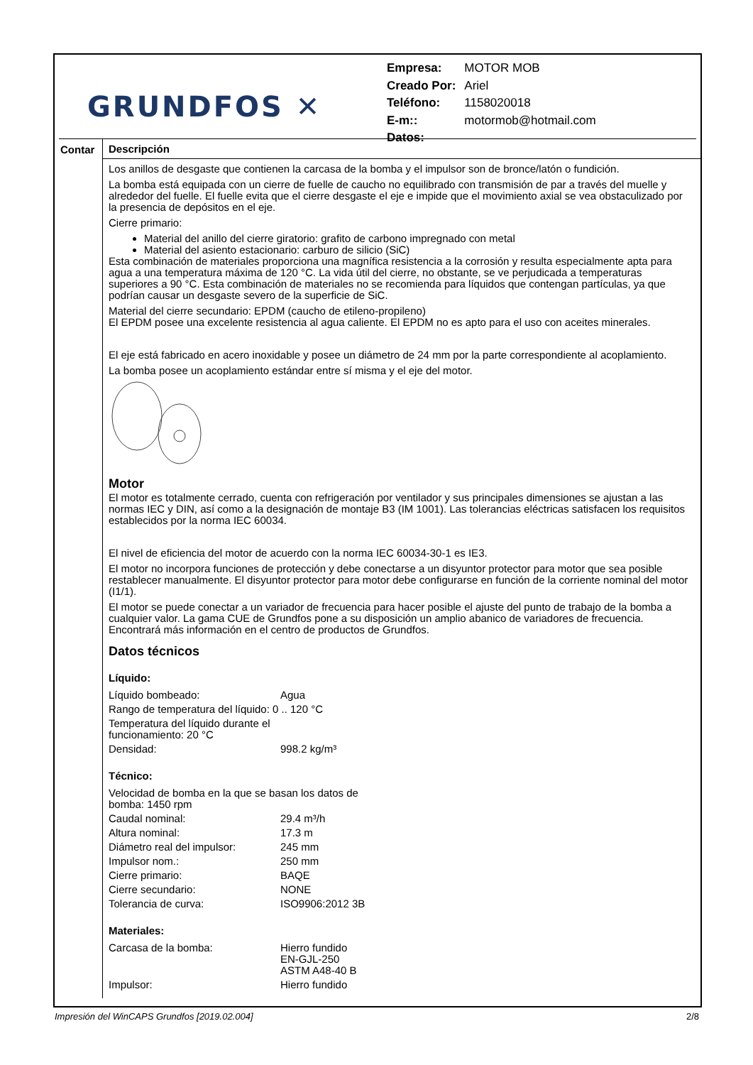GRUNDFOS ✕
| Empresa: | MOTOR MOB |
| Creado Por: | Ariel |
| Teléfono: | 1158020018 |
| E-m:: | motormob@hotmail.com |
| Datos: | |
Contar
Descripción
Los anillos de desgaste que contienen la carcasa de la bomba y el impulsor son de bronce/latón o fundición.
La bomba está equipada con un cierre de fuelle de caucho no equilibrado con transmisión de par a través del muelle y alrededor del fuelle. El fuelle evita que el cierre desgaste el eje e impide que el movimiento axial se vea obstaculizado por la presencia de depósitos en el eje.
Cierre primario:
Material del anillo del cierre giratorio: grafito de carbono impregnado con metal
Material del asiento estacionario: carburo de silicio (SiC)
Esta combinación de materiales proporciona una magnífica resistencia a la corrosión y resulta especialmente apta para agua a una temperatura máxima de 120 °C. La vida útil del cierre, no obstante, se ve perjudicada a temperaturas superiores a 90 °C. Esta combinación de materiales no se recomienda para líquidos que contengan partículas, ya que podrían causar un desgaste severo de la superficie de SiC.
Material del cierre secundario: EPDM (caucho de etileno-propileno)
El EPDM posee una excelente resistencia al agua caliente. El EPDM no es apto para el uso con aceites minerales.
El eje está fabricado en acero inoxidable y posee un diámetro de 24 mm por la parte correspondiente al acoplamiento.
La bomba posee un acoplamiento estándar entre sí misma y el eje del motor.
Motor
El motor es totalmente cerrado, cuenta con refrigeración por ventilador y sus principales dimensiones se ajustan a las normas IEC y DIN, así como a la designación de montaje B3 (IM 1001). Las tolerancias eléctricas satisfacen los requisitos establecidos por la norma IEC 60034.
El nivel de eficiencia del motor de acuerdo con la norma IEC 60034-30-1 es IE3.
El motor no incorpora funciones de protección y debe conectarse a un disyuntor protector para motor que sea posible restablecer manualmente. El disyuntor protector para motor debe configurarse en función de la corriente nominal del motor (I1/1).
El motor se puede conectar a un variador de frecuencia para hacer posible el ajuste del punto de trabajo de la bomba a cualquier valor. La gama CUE de Grundfos pone a su disposición un amplio abanico de variadores de frecuencia. Encontrará más información en el centro de productos de Grundfos.
Datos técnicos
Líquido:
| Líquido bombeado: | Agua |
| Rango de temperatura del líquido: 0 .. 120 °C | |
| Temperatura del líquido durante el funcionamiento: 20 °C | |
| Densidad: | 998.2 kg/m³ |
Técnico:
| Velocidad de bomba en la que se basan los datos de bomba: 1450 rpm | |
| Caudal nominal: | 29.4 m³/h |
| Altura nominal: | 17.3 m |
| Diámetro real del impulsor: | 245 mm |
| Impulsor nom.: | 250 mm |
| Cierre primario: | BAQE |
| Cierre secundario: | NONE |
| Tolerancia de curva: | ISO9906:2012 3B |
Materiales:
| Carcasa de la bomba: | Hierro fundido EN-GJL-250 ASTM A48-40 B |
| Impulsor: | Hierro fundido |
Impresión del WinCAPS Grundfos [2019.02.004] 2/8